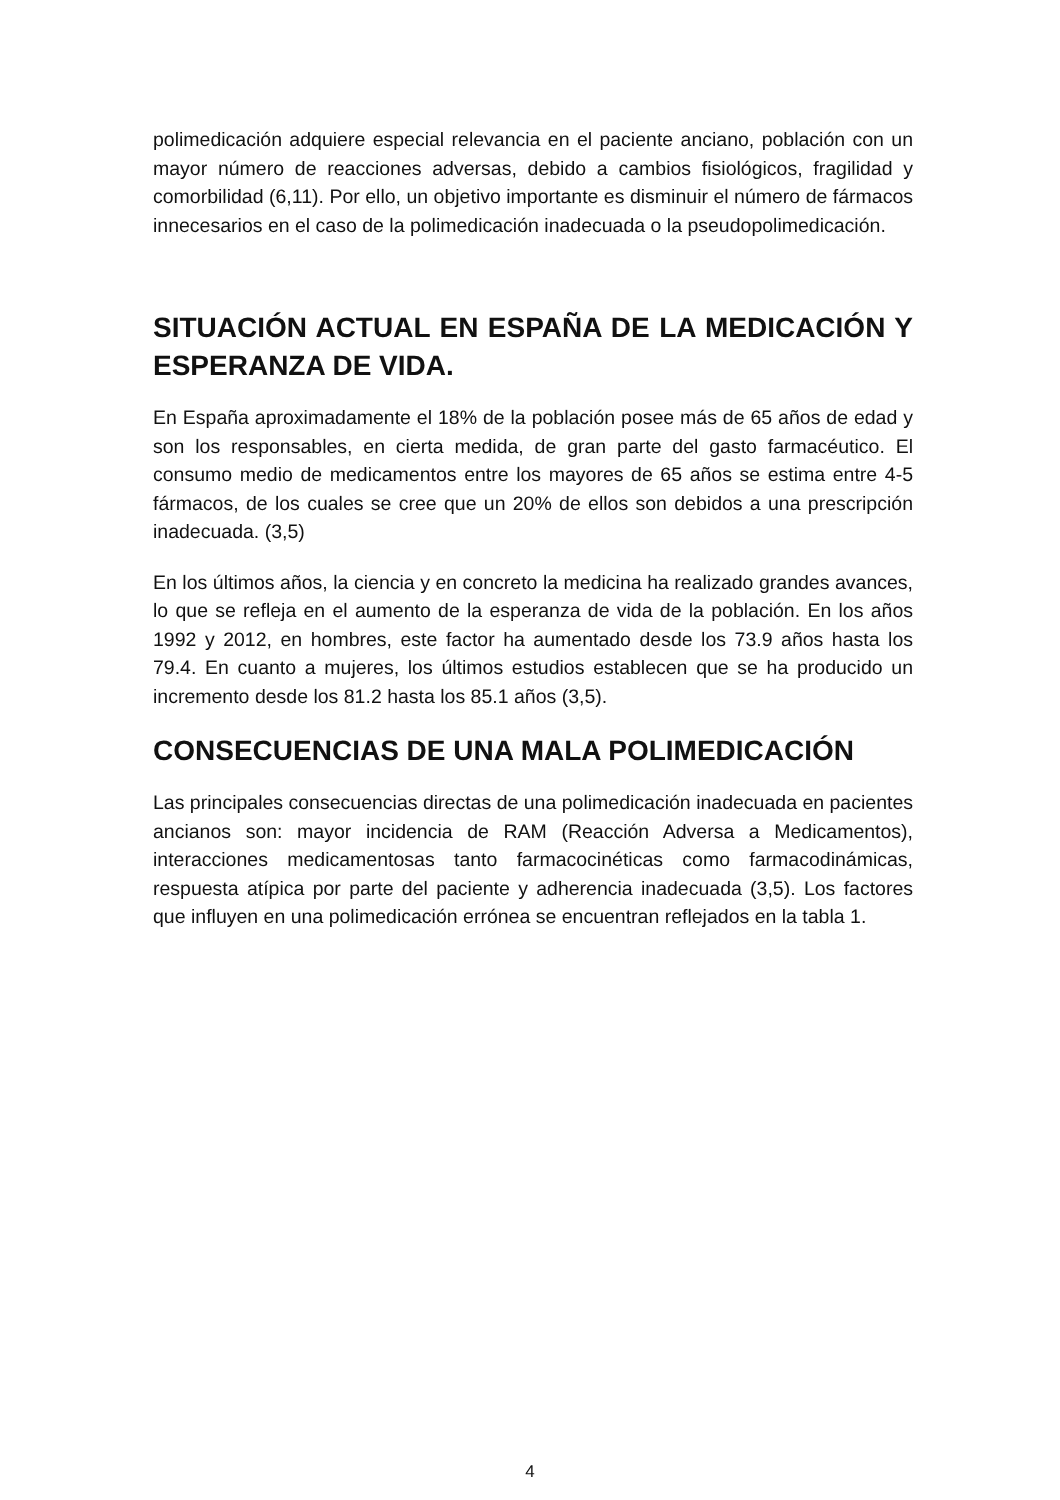polimedicación adquiere especial relevancia en el paciente anciano, población con un mayor número de reacciones adversas, debido a cambios fisiológicos, fragilidad y comorbilidad (6,11). Por ello, un objetivo importante es disminuir el número de fármacos innecesarios en el caso de la polimedicación inadecuada o la pseudopolimedicación.
SITUACIÓN ACTUAL EN ESPAÑA DE LA MEDICACIÓN Y ESPERANZA DE VIDA.
En España aproximadamente el 18% de la población posee más de 65 años de edad y son los responsables, en cierta medida, de gran parte del gasto farmacéutico. El consumo medio de medicamentos entre los mayores de 65 años se estima entre 4-5 fármacos, de los cuales se cree que un 20% de ellos son debidos a una prescripción inadecuada. (3,5)
En los últimos años, la ciencia y en concreto la medicina ha realizado grandes avances, lo que se refleja en el aumento de la esperanza de vida de la población. En los años 1992 y 2012, en hombres, este factor ha aumentado desde los 73.9 años hasta los 79.4. En cuanto a mujeres, los últimos estudios establecen que se ha producido un incremento desde los 81.2 hasta los 85.1 años (3,5).
CONSECUENCIAS DE UNA MALA POLIMEDICACIÓN
Las principales consecuencias directas de una polimedicación inadecuada en pacientes ancianos son: mayor incidencia de RAM (Reacción Adversa a Medicamentos), interacciones medicamentosas tanto farmacocinéticas como farmacodinámicas, respuesta atípica por parte del paciente y adherencia inadecuada (3,5). Los factores que influyen en una polimedicación errónea se encuentran reflejados en la tabla 1.
4